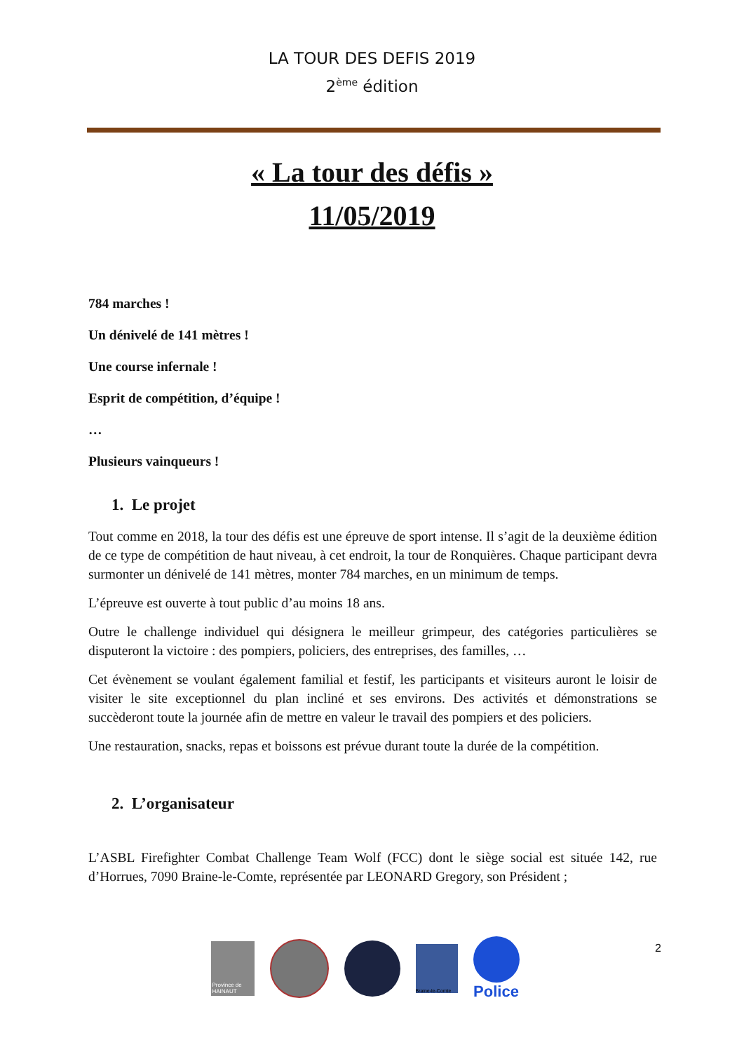LA TOUR DES DEFIS 2019
2<sup>ème</sup> édition
« La tour des défis »
11/05/2019
784 marches !
Un dénivelé de 141 mètres !
Une course infernale !
Esprit de compétition, d’équipe !
…
Plusieurs vainqueurs !
1. Le projet
Tout comme en 2018, la tour des défis est une épreuve de sport intense. Il s’agit de la deuxième édition de ce type de compétition de haut niveau, à cet endroit, la tour de Ronquières. Chaque participant devra surmonter un dénivelé de 141 mètres, monter 784 marches, en un minimum de temps.
L’épreuve est ouverte à tout public d’au moins 18 ans.
Outre le challenge individuel qui désignera le meilleur grimpeur, des catégories particulières se disputeront la victoire : des pompiers, policiers, des entreprises, des familles, …
Cet évènement se voulant également familial et festif, les participants et visiteurs auront le loisir de visiter le site exceptionnel du plan incliné et ses environs. Des activités et démonstrations se succèderont toute la journée afin de mettre en valeur le travail des pompiers et des policiers.
Une restauration, snacks, repas et boissons est prévue durant toute la durée de la compétition.
2. L’organisateur
L’ASBL Firefighter Combat Challenge Team Wolf (FCC) dont le siège social est située 142, rue d’Horrues, 7090 Braine-le-Comte, représentée par LEONARD Gregory, son Président ;
2
Province de HAINAUT
Braine-le-Comte
Police